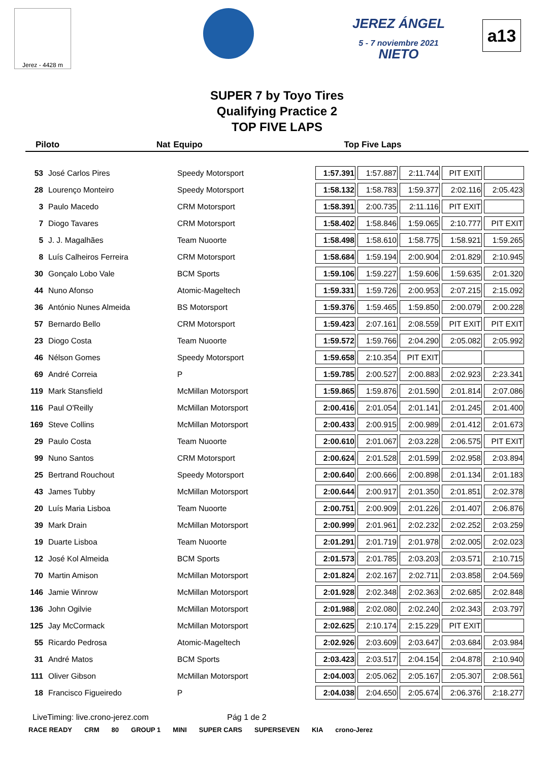Jerez - 4428 m
JEREZ ÁNGEL NIETO
5 - 7 noviembre 2021
a13
SUPER 7 by Toyo Tires
Qualifying Practice 2
TOP FIVE LAPS
Piloto Nat Equipo Top Five Laps
| 53 | José Carlos Pires | Speedy Motorsport | 1:57.391 | 1:57.887 | 2:11.744 | PIT EXIT | |
| 28 | Lourenço Monteiro | Speedy Motorsport | 1:58.132 | 1:58.783 | 1:59.377 | 2:02.116 | 2:05.423 |
| 3 | Paulo Macedo | CRM Motorsport | 1:58.391 | 2:00.735 | 2:11.116 | PIT EXIT | |
| 7 | Diogo Tavares | CRM Motorsport | 1:58.402 | 1:58.846 | 1:59.065 | 2:10.777 | PIT EXIT |
| 5 | J. J. Magalhães | Team Nuoorte | 1:58.498 | 1:58.610 | 1:58.775 | 1:58.921 | 1:59.265 |
| 8 | Luís Calheiros Ferreira | CRM Motorsport | 1:58.684 | 1:59.194 | 2:00.904 | 2:01.829 | 2:10.945 |
| 30 | Gonçalo Lobo Vale | BCM Sports | 1:59.106 | 1:59.227 | 1:59.606 | 1:59.635 | 2:01.320 |
| 44 | Nuno Afonso | Atomic-Mageltech | 1:59.331 | 1:59.726 | 2:00.953 | 2:07.215 | 2:15.092 |
| 36 | António Nunes Almeida | BS Motorsport | 1:59.376 | 1:59.465 | 1:59.850 | 2:00.079 | 2:00.228 |
| 57 | Bernardo Bello | CRM Motorsport | 1:59.423 | 2:07.161 | 2:08.559 | PIT EXIT | PIT EXIT |
| 23 | Diogo Costa | Team Nuoorte | 1:59.572 | 1:59.766 | 2:04.290 | 2:05.082 | 2:05.992 |
| 46 | Nélson Gomes | Speedy Motorsport | 1:59.658 | 2:10.354 | PIT EXIT | | |
| 69 | André Correia | P | 1:59.785 | 2:00.527 | 2:00.883 | 2:02.923 | 2:23.341 |
| 119 | Mark Stansfield | McMillan Motorsport | 1:59.865 | 1:59.876 | 2:01.590 | 2:01.814 | 2:07.086 |
| 116 | Paul O'Reilly | McMillan Motorsport | 2:00.416 | 2:01.054 | 2:01.141 | 2:01.245 | 2:01.400 |
| 169 | Steve Collins | McMillan Motorsport | 2:00.433 | 2:00.915 | 2:00.989 | 2:01.412 | 2:01.673 |
| 29 | Paulo Costa | Team Nuoorte | 2:00.610 | 2:01.067 | 2:03.228 | 2:06.575 | PIT EXIT |
| 99 | Nuno Santos | CRM Motorsport | 2:00.624 | 2:01.528 | 2:01.599 | 2:02.958 | 2:03.894 |
| 25 | Bertrand Rouchout | Speedy Motorsport | 2:00.640 | 2:00.666 | 2:00.898 | 2:01.134 | 2:01.183 |
| 43 | James Tubby | McMillan Motorsport | 2:00.644 | 2:00.917 | 2:01.350 | 2:01.851 | 2:02.378 |
| 20 | Luís Maria Lisboa | Team Nuoorte | 2:00.751 | 2:00.909 | 2:01.226 | 2:01.407 | 2:06.876 |
| 39 | Mark Drain | McMillan Motorsport | 2:00.999 | 2:01.961 | 2:02.232 | 2:02.252 | 2:03.259 |
| 19 | Duarte Lisboa | Team Nuoorte | 2:01.291 | 2:01.719 | 2:01.978 | 2:02.005 | 2:02.023 |
| 12 | José Kol Almeida | BCM Sports | 2:01.573 | 2:01.785 | 2:03.203 | 2:03.571 | 2:10.715 |
| 70 | Martin Amison | McMillan Motorsport | 2:01.824 | 2:02.167 | 2:02.711 | 2:03.858 | 2:04.569 |
| 146 | Jamie Winrow | McMillan Motorsport | 2:01.928 | 2:02.348 | 2:02.363 | 2:02.685 | 2:02.848 |
| 136 | John Ogilvie | McMillan Motorsport | 2:01.988 | 2:02.080 | 2:02.240 | 2:02.343 | 2:03.797 |
| 125 | Jay McCormack | McMillan Motorsport | 2:02.625 | 2:10.174 | 2:15.229 | PIT EXIT | |
| 55 | Ricardo Pedrosa | Atomic-Mageltech | 2:02.926 | 2:03.609 | 2:03.647 | 2:03.684 | 2:03.984 |
| 31 | André Matos | BCM Sports | 2:03.423 | 2:03.517 | 2:04.154 | 2:04.878 | 2:10.940 |
| 111 | Oliver Gibson | McMillan Motorsport | 2:04.003 | 2:05.062 | 2:05.167 | 2:05.307 | 2:08.561 |
| 18 | Francisco Figueiredo | P | 2:04.038 | 2:04.650 | 2:05.674 | 2:06.376 | 2:18.277 |
LiveTiming: live.crono-jerez.com Pág 1 de 2
RACE READY CRM 80 GROUP 1 MINI SUPER CARS SUPERSEVEN KIA crono-Jerez